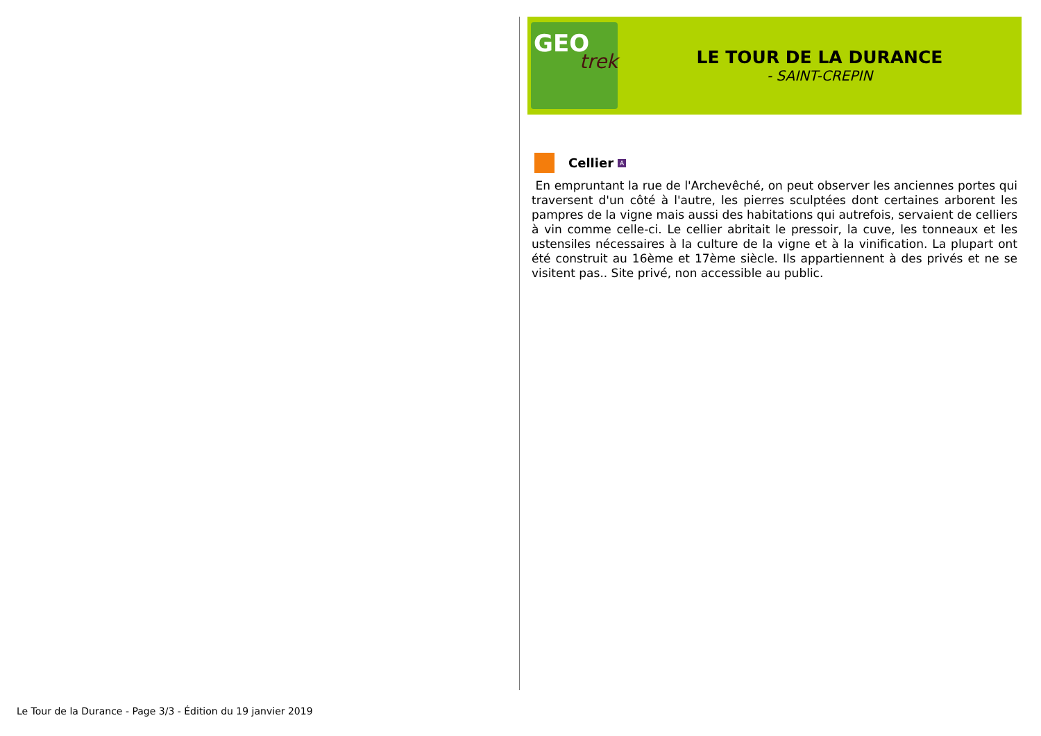GEO
trek
LE TOUR DE LA DURANCE
- SAINT-CREPIN
Cellier A
En empruntant la rue de l'Archevêché, on peut observer les anciennes portes qui traversent d'un côté à l'autre, les pierres sculptées dont certaines arborent les pampres de la vigne mais aussi des habitations qui autrefois, servaient de celliers à vin comme celle-ci. Le cellier abritait le pressoir, la cuve, les tonneaux et les ustensiles nécessaires à la culture de la vigne et à la vinification. La plupart ont été construit au 16ème et 17ème siècle. Ils appartiennent à des privés et ne se visitent pas.. Site privé, non accessible au public.
Le Tour de la Durance - Page 3/3 - Édition du 19 janvier 2019